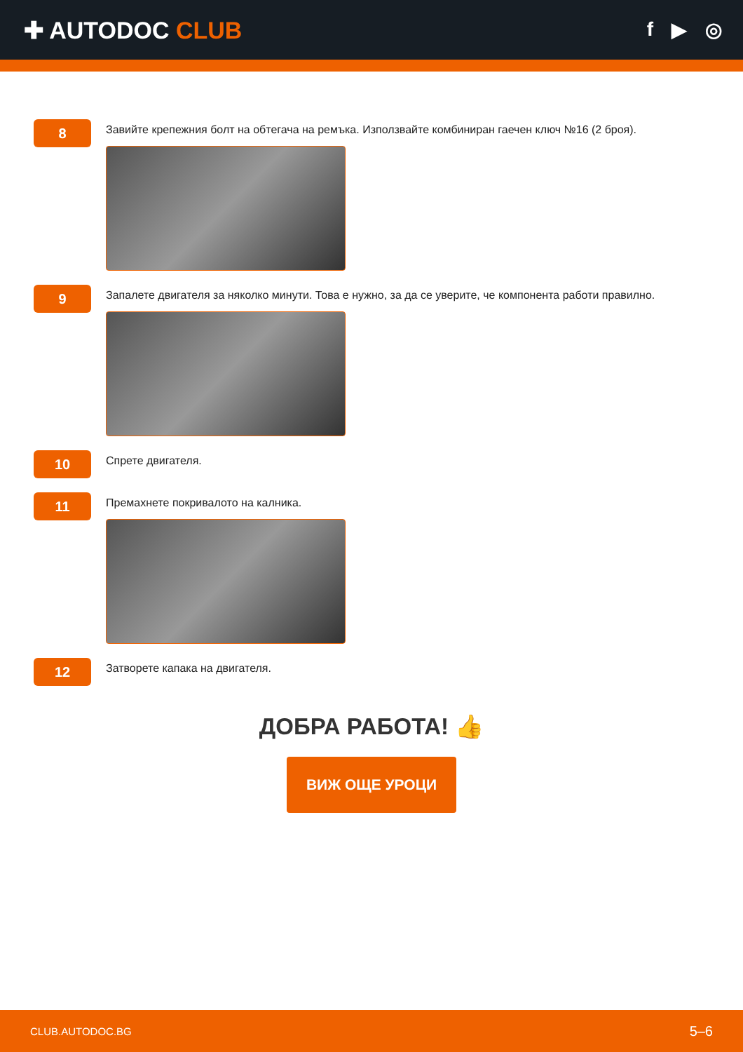✚ AUTODOC CLUB
f ▶ ◎
8
Завийте крепежния болт на обтегача на ремъка. Използвайте комбиниран гаечен ключ №16 (2 броя).
9
Запалете двигателя за няколко минути. Това е нужно, за да се уверите, че компонента работи правилно.
10
Спрете двигателя.
11
Премахнете покривалото на калника.
12
Затворете капака на двигателя.
ДОБРА РАБОТА! 👍
ВИЖ ОЩЕ УРОЦИ
CLUB.AUTODOC.BG 5–6